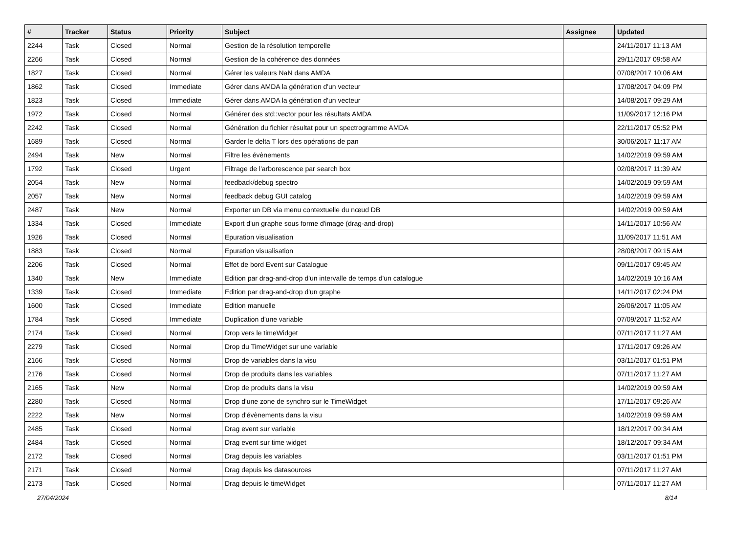| # | Tracker | Status | Priority | Subject | Assignee | Updated |
| --- | --- | --- | --- | --- | --- | --- |
| 2244 | Task | Closed | Normal | Gestion de la résolution temporelle | | 24/11/2017 11:13 AM |
| 2266 | Task | Closed | Normal | Gestion de la cohérence des données | | 29/11/2017 09:58 AM |
| 1827 | Task | Closed | Normal | Gérer les valeurs NaN dans AMDA | | 07/08/2017 10:06 AM |
| 1862 | Task | Closed | Immediate | Gérer dans AMDA la génération d'un vecteur | | 17/08/2017 04:09 PM |
| 1823 | Task | Closed | Immediate | Gérer dans AMDA la génération d'un vecteur | | 14/08/2017 09:29 AM |
| 1972 | Task | Closed | Normal | Générer des std::vector pour les résultats AMDA | | 11/09/2017 12:16 PM |
| 2242 | Task | Closed | Normal | Génération du fichier résultat pour un spectrogramme AMDA | | 22/11/2017 05:52 PM |
| 1689 | Task | Closed | Normal | Garder le delta T lors des opérations de pan | | 30/06/2017 11:17 AM |
| 2494 | Task | New | Normal | Filtre les évènements | | 14/02/2019 09:59 AM |
| 1792 | Task | Closed | Urgent | Filtrage de l'arborescence par search box | | 02/08/2017 11:39 AM |
| 2054 | Task | New | Normal | feedback/debug spectro | | 14/02/2019 09:59 AM |
| 2057 | Task | New | Normal | feedback debug GUI catalog | | 14/02/2019 09:59 AM |
| 2487 | Task | New | Normal | Exporter un DB via menu contextuelle du nœud DB | | 14/02/2019 09:59 AM |
| 1334 | Task | Closed | Immediate | Export d'un graphe sous forme d'image (drag-and-drop) | | 14/11/2017 10:56 AM |
| 1926 | Task | Closed | Normal | Epuration visualisation | | 11/09/2017 11:51 AM |
| 1883 | Task | Closed | Normal | Epuration visualisation | | 28/08/2017 09:15 AM |
| 2206 | Task | Closed | Normal | Effet de bord Event sur Catalogue | | 09/11/2017 09:45 AM |
| 1340 | Task | New | Immediate | Edition par drag-and-drop d'un intervalle de temps d'un catalogue | | 14/02/2019 10:16 AM |
| 1339 | Task | Closed | Immediate | Edition par drag-and-drop d'un graphe | | 14/11/2017 02:24 PM |
| 1600 | Task | Closed | Immediate | Edition manuelle | | 26/06/2017 11:05 AM |
| 1784 | Task | Closed | Immediate | Duplication d'une variable | | 07/09/2017 11:52 AM |
| 2174 | Task | Closed | Normal | Drop vers le timeWidget | | 07/11/2017 11:27 AM |
| 2279 | Task | Closed | Normal | Drop du TimeWidget sur une variable | | 17/11/2017 09:26 AM |
| 2166 | Task | Closed | Normal | Drop de variables dans la visu | | 03/11/2017 01:51 PM |
| 2176 | Task | Closed | Normal | Drop de produits dans les variables | | 07/11/2017 11:27 AM |
| 2165 | Task | New | Normal | Drop de produits dans la visu | | 14/02/2019 09:59 AM |
| 2280 | Task | Closed | Normal | Drop d'une zone de synchro sur le TimeWidget | | 17/11/2017 09:26 AM |
| 2222 | Task | New | Normal | Drop d'évènements dans la visu | | 14/02/2019 09:59 AM |
| 2485 | Task | Closed | Normal | Drag event sur variable | | 18/12/2017 09:34 AM |
| 2484 | Task | Closed | Normal | Drag event sur time widget | | 18/12/2017 09:34 AM |
| 2172 | Task | Closed | Normal | Drag depuis les variables | | 03/11/2017 01:51 PM |
| 2171 | Task | Closed | Normal | Drag depuis les datasources | | 07/11/2017 11:27 AM |
| 2173 | Task | Closed | Normal | Drag depuis le timeWidget | | 07/11/2017 11:27 AM |
27/04/2024 8/14